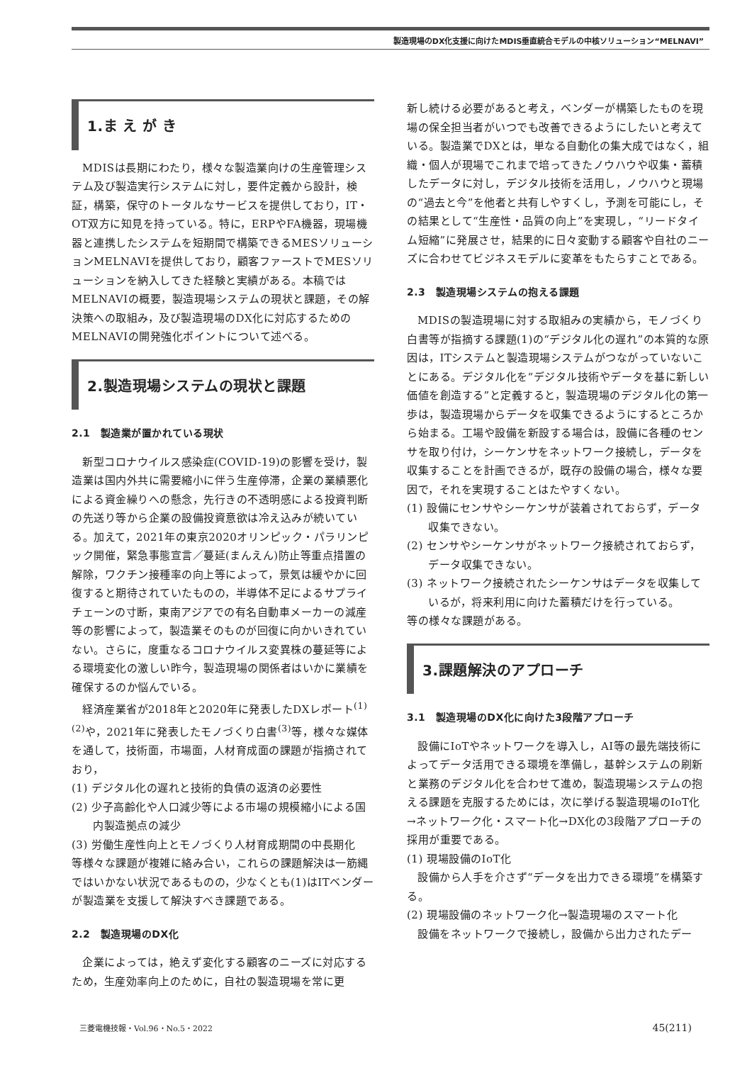製造現場のDX化支援に向けたMDIS垂直統合モデルの中核ソリューション“MELNAVI”
1.ま え が き
MDISは長期にわたり，様々な製造業向けの生産管理システム及び製造実行システムに対し，要件定義から設計，検証，構築，保守のトータルなサービスを提供しており，IT・OT双方に知見を持っている。特に，ERPやFA機器，現場機器と連携したシステムを短期間で構築できるMESソリューションMELNAVIを提供しており，顧客ファーストでMESソリューションを納入してきた経験と実績がある。本稿ではMELNAVIの概要，製造現場システムの現状と課題，その解決策への取組み，及び製造現場のDX化に対応するためのMELNAVIの開発強化ポイントについて述べる。
2.製造現場システムの現状と課題
2.1　製造業が置かれている現状
新型コロナウイルス感染症(COVID-19)の影響を受け，製造業は国内外共に需要縮小に伴う生産停滞，企業の業績悪化による資金繰りへの懸念，先行きの不透明感による投資判断の先送り等から企業の設備投資意欲は冷え込みが続いている。加えて，2021年の東京2020オリンピック・パラリンピック開催，緊急事態宣言／蔓延(まんえん)防止等重点措置の解除，ワクチン接種率の向上等によって，景気は緩やかに回復すると期待されていたものの，半導体不足によるサプライチェーンの寸断，東南アジアでの有名自動車メーカーの減産等の影響によって，製造業そのものが回復に向かいきれていない。さらに，度重なるコロナウイルス変異株の蔓延等による環境変化の激しい昨今，製造現場の関係者はいかに業績を確保するのか悩んでいる。
経済産業省が2018年と2020年に発表したDXレポート<sup>(1)(2)</sup>や，2021年に発表したモノづくり白書<sup>(3)</sup>等，様々な媒体を通して，技術面，市場面，人材育成面の課題が指摘されており，
(1) デジタル化の遅れと技術的負債の返済の必要性
(2) 少子高齢化や人口減少等による市場の規模縮小による国内製造拠点の減少
(3) 労働生産性向上とモノづくり人材育成期間の中長期化
等様々な課題が複雑に絡み合い，これらの課題解決は一筋縄ではいかない状況であるものの，少なくとも(1)はITベンダーが製造業を支援して解決すべき課題である。
2.2　製造現場のDX化
企業によっては，絶えず変化する顧客のニーズに対応するため，生産効率向上のために，自社の製造現場を常に更
新し続ける必要があると考え，ベンダーが構築したものを現場の保全担当者がいつでも改善できるようにしたいと考えている。製造業でDXとは，単なる自動化の集大成ではなく，組織・個人が現場でこれまで培ってきたノウハウや収集・蓄積したデータに対し，デジタル技術を活用し，ノウハウと現場の“過去と今”を他者と共有しやすくし，予測を可能にし，その結果として“生産性・品質の向上”を実現し，“リードタイム短縮”に発展させ，結果的に日々変動する顧客や自社のニーズに合わせてビジネスモデルに変革をもたらすことである。
2.3　製造現場システムの抱える課題
MDISの製造現場に対する取組みの実績から，モノづくり白書等が指摘する課題(1)の“デジタル化の遅れ”の本質的な原因は，ITシステムと製造現場システムがつながっていないことにある。デジタル化を“デジタル技術やデータを基に新しい価値を創造する”と定義すると，製造現場のデジタル化の第一歩は，製造現場からデータを収集できるようにするところから始まる。工場や設備を新設する場合は，設備に各種のセンサを取り付け，シーケンサをネットワーク接続し，データを収集することを計画できるが，既存の設備の場合，様々な要因で，それを実現することはたやすくない。
(1) 設備にセンサやシーケンサが装着されておらず，データ収集できない。
(2) センサやシーケンサがネットワーク接続されておらず，データ収集できない。
(3) ネットワーク接続されたシーケンサはデータを収集しているが，将来利用に向けた蓄積だけを行っている。
等の様々な課題がある。
3.課題解決のアプローチ
3.1　製造現場のDX化に向けた3段階アプローチ
設備にIoTやネットワークを導入し，AI等の最先端技術によってデータ活用できる環境を準備し，基幹システムの刷新と業務のデジタル化を合わせて進め，製造現場システムの抱える課題を克服するためには，次に挙げる製造現場のIoT化→ネットワーク化・スマート化→DX化の3段階アプローチの採用が重要である。
(1) 現場設備のIoT化
設備から人手を介さず“データを出力できる環境”を構築する。
(2) 現場設備のネットワーク化→製造現場のスマート化
設備をネットワークで接続し，設備から出力されたデー
三菱電機技報・Vol.96・No.5・2022 45(211)